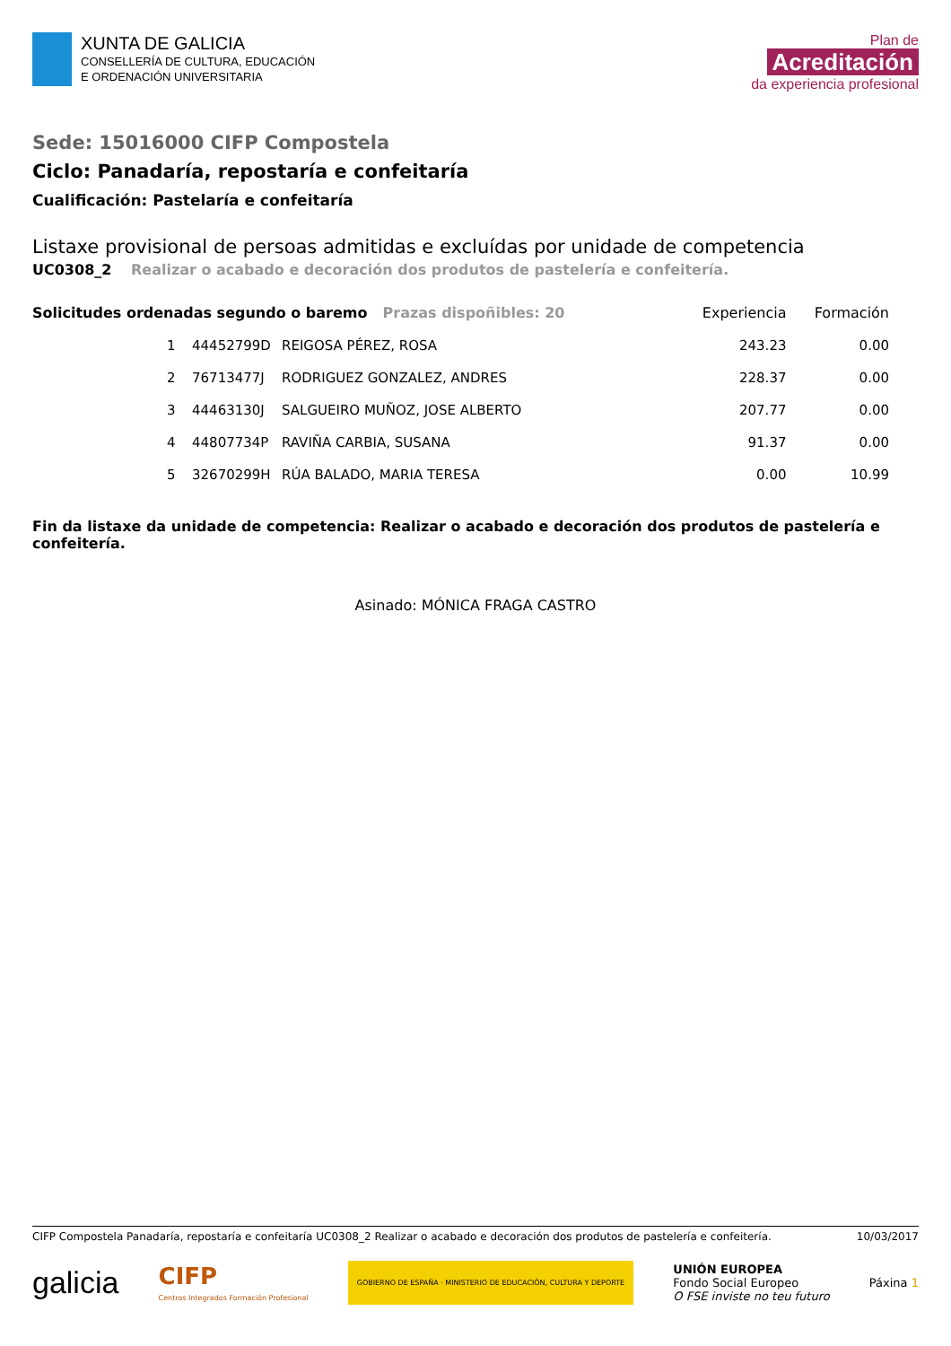XUNTA DE GALICIA
CONSELLERÍA DE CULTURA, EDUCACIÓN
E ORDENACIÓN UNIVERSITARIA
Plan de
Acreditación
da experiencia profesional
Sede: 15016000 CIFP Compostela
Ciclo: Panadaría, repostaría e confeitaría
Cualificación: Pastelaría e confeitaría
Listaxe provisional de persoas admitidas e excluídas por unidade de competencia
UC0308_2 Realizar o acabado e decoración dos produtos de pastelería e confeitería.
| Solicitudes ordenadas segundo o baremo Prazas dispoñibles: 20 | | | | Experiencia | Formación |
| --- | --- | --- | --- | --- | --- |
| | 1 | 44452799D | REIGOSA PÉREZ, ROSA | 243.23 | 0.00 |
| | 2 | 76713477J | RODRIGUEZ GONZALEZ, ANDRES | 228.37 | 0.00 |
| | 3 | 44463130J | SALGUEIRO MUÑOZ, JOSE ALBERTO | 207.77 | 0.00 |
| | 4 | 44807734P | RAVIÑA CARBIA, SUSANA | 91.37 | 0.00 |
| | 5 | 32670299H | RÚA BALADO, MARIA TERESA | 0.00 | 10.99 |
Fin da listaxe da unidade de competencia: Realizar o acabado e decoración dos produtos de pastelería e confeitería.
Asinado: MÓNICA FRAGA CASTRO
CIFP Compostela Panadaría, repostaría e confeitaría UC0308_2 Realizar o acabado e decoración dos produtos de pastelería e confeitería. 10/03/2017
galicia CIFP
Centros Integrados Formación Profesional GOBIERNO DE ESPAÑA · MINISTERIO DE EDUCACIÓN, CULTURA Y DEPORTE UNIÓN EUROPEA
Fondo Social Europeo
O FSE inviste no teu futuro Páxina 1